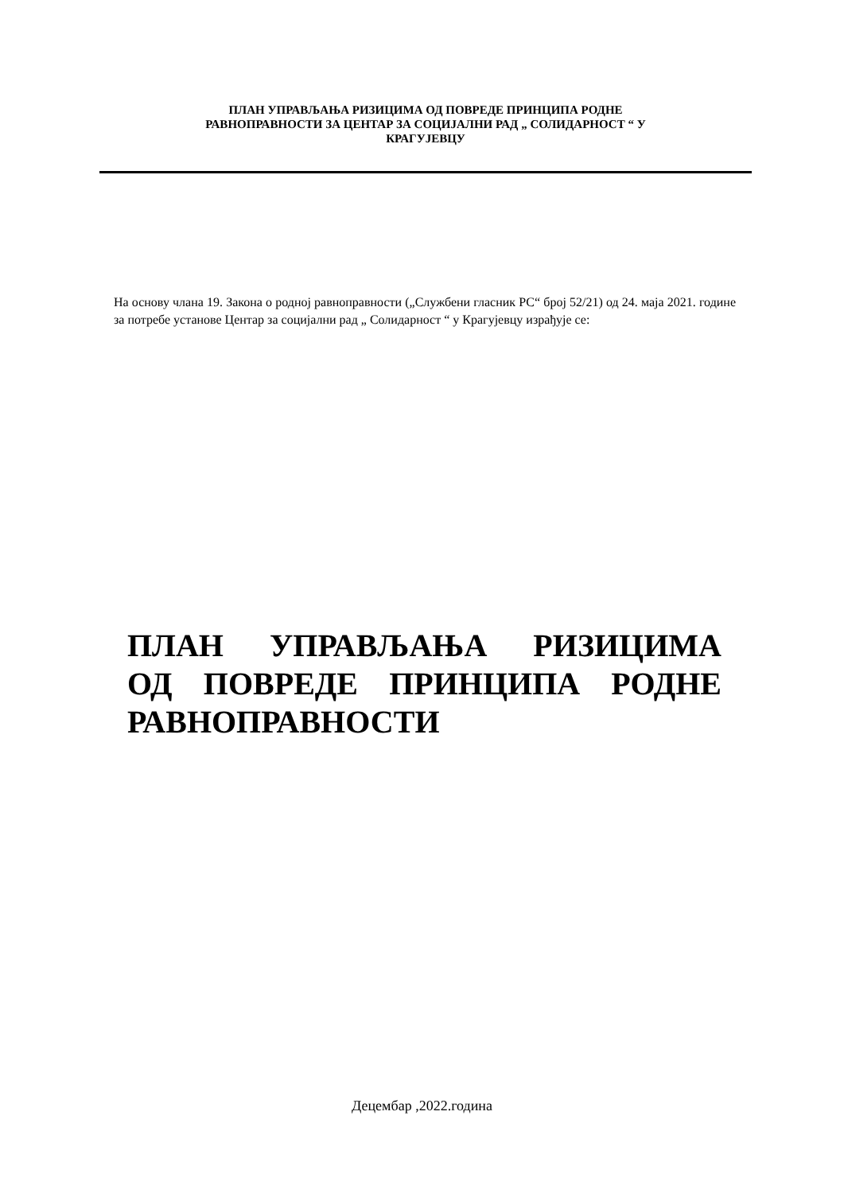ПЛАН УПРАВЉАЊА РИЗИЦИМА ОД ПОВРЕДЕ ПРИНЦИПА РОДНЕ
РАВНОПРАВНОСТИ ЗА ЦЕНТАР ЗА СОЦИЈАЛНИ РАД „ СОЛИДАРНОСТ “ У
КРАГУЈЕВЦУ
На основу члана 19. Закона о родној равноправности („Службени гласник РС“ број 52/21) од 24. маја 2021. године за потребе установе Центар за социјални рад „ Солидарност “ у Крагујевцу израђује се:
ПЛАН УПРАВЉАЊА РИЗИЦИМА ОД ПОВРЕДЕ ПРИНЦИПА РОДНЕ РАВНОПРАВНОСТИ
Децембар ,2022.година